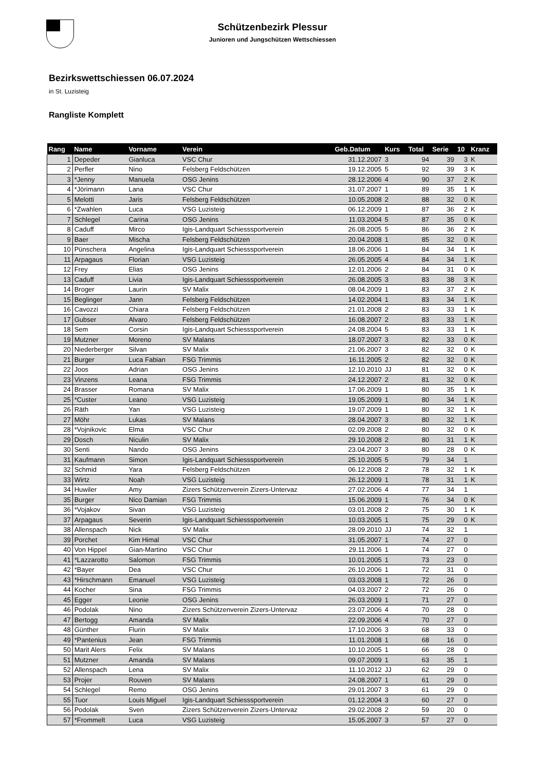Schützenbezirk Plessur
Junioren und Jungschützen Wettschiessen
Bezirkswettschiessen 06.07.2024
in St. Luzisteig
Rangliste Komplett
| Rang | Name | Vorname | Verein | Geb.Datum | Kurs | Total | Serie | 10 | Kranz |
| --- | --- | --- | --- | --- | --- | --- | --- | --- | --- |
| 1 | Depeder | Gianluca | VSC Chur | 31.12.2007 | 3 | 94 | 39 | 3 | K |
| 2 | Perfler | Nino | Felsberg Feldschützen | 19.12.2005 | 5 | 92 | 39 | 3 | K |
| 3 | *Jenny | Manuela | OSG Jenins | 28.12.2006 | 4 | 90 | 37 | 2 | K |
| 4 | *Jörimann | Lana | VSC Chur | 31.07.2007 | 1 | 89 | 35 | 1 | K |
| 5 | Melotti | Jaris | Felsberg Feldschützen | 10.05.2008 | 2 | 88 | 32 | 0 | K |
| 6 | *Zwahlen | Luca | VSG Luzisteig | 06.12.2009 | 1 | 87 | 36 | 2 | K |
| 7 | Schlegel | Carina | OSG Jenins | 11.03.2004 | 5 | 87 | 35 | 0 | K |
| 8 | Caduff | Mirco | Igis-Landquart Schiesssportverein | 26.08.2005 | 5 | 86 | 36 | 2 | K |
| 9 | Baer | Mischa | Felsberg Feldschützen | 20.04.2008 | 1 | 85 | 32 | 0 | K |
| 10 | Pünschera | Angelina | Igis-Landquart Schiesssportverein | 18.06.2006 | 1 | 84 | 34 | 1 | K |
| 11 | Arpagaus | Florian | VSG Luzisteig | 26.05.2005 | 4 | 84 | 34 | 1 | K |
| 12 | Frey | Elias | OSG Jenins | 12.01.2006 | 2 | 84 | 31 | 0 | K |
| 13 | Caduff | Livia | Igis-Landquart Schiesssportverein | 26.08.2005 | 3 | 83 | 38 | 3 | K |
| 14 | Broger | Laurin | SV Malix | 08.04.2009 | 1 | 83 | 37 | 2 | K |
| 15 | Beglinger | Jann | Felsberg Feldschützen | 14.02.2004 | 1 | 83 | 34 | 1 | K |
| 16 | Cavozzi | Chiara | Felsberg Feldschützen | 21.01.2008 | 2 | 83 | 33 | 1 | K |
| 17 | Gubser | Alvaro | Felsberg Feldschützen | 16.08.2007 | 2 | 83 | 33 | 1 | K |
| 18 | Sem | Corsin | Igis-Landquart Schiesssportverein | 24.08.2004 | 5 | 83 | 33 | 1 | K |
| 19 | Mutzner | Moreno | SV Malans | 18.07.2007 | 3 | 82 | 33 | 0 | K |
| 20 | Niederberger | Silvan | SV Malix | 21.06.2007 | 3 | 82 | 32 | 0 | K |
| 21 | Burger | Luca Fabian | FSG Trimmis | 16.11.2005 | 2 | 82 | 32 | 0 | K |
| 22 | Joos | Adrian | OSG Jenins | 12.10.2010 | JJ | 81 | 32 | 0 | K |
| 23 | Vinzens | Leana | FSG Trimmis | 24.12.2007 | 2 | 81 | 32 | 0 | K |
| 24 | Brasser | Romana | SV Malix | 17.06.2009 | 1 | 80 | 35 | 1 | K |
| 25 | *Custer | Leano | VSG Luzisteig | 19.05.2009 | 1 | 80 | 34 | 1 | K |
| 26 | Räth | Yan | VSG Luzisteig | 19.07.2009 | 1 | 80 | 32 | 1 | K |
| 27 | Möhr | Lukas | SV Malans | 28.04.2007 | 3 | 80 | 32 | 1 | K |
| 28 | *Vojnikovic | Elma | VSC Chur | 02.09.2008 | 2 | 80 | 32 | 0 | K |
| 29 | Dosch | Niculin | SV Malix | 29.10.2008 | 2 | 80 | 31 | 1 | K |
| 30 | Senti | Nando | OSG Jenins | 23.04.2007 | 3 | 80 | 28 | 0 | K |
| 31 | Kaufmann | Simon | Igis-Landquart Schiesssportverein | 25.10.2005 | 5 | 79 | 34 | 1 | |
| 32 | Schmid | Yara | Felsberg Feldschützen | 06.12.2008 | 2 | 78 | 32 | 1 | K |
| 33 | Wirtz | Noah | VSG Luzisteig | 26.12.2009 | 1 | 78 | 31 | 1 | K |
| 34 | Huwiler | Amy | Zizers Schützenverein Zizers-Untervaz | 27.02.2006 | 4 | 77 | 34 | 1 | |
| 35 | Burger | Nico Damian | FSG Trimmis | 15.06.2009 | 1 | 76 | 34 | 0 | K |
| 36 | *Vojakov | Sivan | VSG Luzisteig | 03.01.2008 | 2 | 75 | 30 | 1 | K |
| 37 | Arpagaus | Severin | Igis-Landquart Schiesssportverein | 10.03.2005 | 1 | 75 | 29 | 0 | K |
| 38 | Allenspach | Nick | SV Malix | 28.09.2010 | JJ | 74 | 32 | 1 | |
| 39 | Porchet | Kim Himal | VSC Chur | 31.05.2007 | 1 | 74 | 27 | 0 | |
| 40 | Von Hippel | Gian-Martino | VSC Chur | 29.11.2006 | 1 | 74 | 27 | 0 | |
| 41 | *Lazzarotto | Salomon | FSG Trimmis | 10.01.2005 | 1 | 73 | 23 | 0 | |
| 42 | *Bayer | Dea | VSC Chur | 26.10.2006 | 1 | 72 | 31 | 0 | |
| 43 | *Hirschmann | Emanuel | VSG Luzisteig | 03.03.2008 | 1 | 72 | 26 | 0 | |
| 44 | Kocher | Sina | FSG Trimmis | 04.03.2007 | 2 | 72 | 26 | 0 | |
| 45 | Egger | Leonie | OSG Jenins | 26.03.2009 | 1 | 71 | 27 | 0 | |
| 46 | Podolak | Nino | Zizers Schützenverein Zizers-Untervaz | 23.07.2006 | 4 | 70 | 28 | 0 | |
| 47 | Bertogg | Amanda | SV Malix | 22.09.2006 | 4 | 70 | 27 | 0 | |
| 48 | Günther | Flurin | SV Malix | 17.10.2006 | 3 | 68 | 33 | 0 | |
| 49 | *Pantenius | Jean | FSG Trimmis | 11.01.2008 | 1 | 68 | 16 | 0 | |
| 50 | Marit Alers | Felix | SV Malans | 10.10.2005 | 1 | 66 | 28 | 0 | |
| 51 | Mutzner | Amanda | SV Malans | 09.07.2009 | 1 | 63 | 35 | 1 | |
| 52 | Allenspach | Lena | SV Malix | 11.10.2012 | JJ | 62 | 29 | 0 | |
| 53 | Projer | Rouven | SV Malans | 24.08.2007 | 1 | 61 | 29 | 0 | |
| 54 | Schlegel | Remo | OSG Jenins | 29.01.2007 | 3 | 61 | 29 | 0 | |
| 55 | Tuor | Louis Miguel | Igis-Landquart Schiesssportverein | 01.12.2004 | 3 | 60 | 27 | 0 | |
| 56 | Podolak | Sven | Zizers Schützenverein Zizers-Untervaz | 29.02.2008 | 2 | 59 | 20 | 0 | |
| 57 | *Frommelt | Luca | VSG Luzisteig | 15.05.2007 | 3 | 57 | 27 | 0 | |